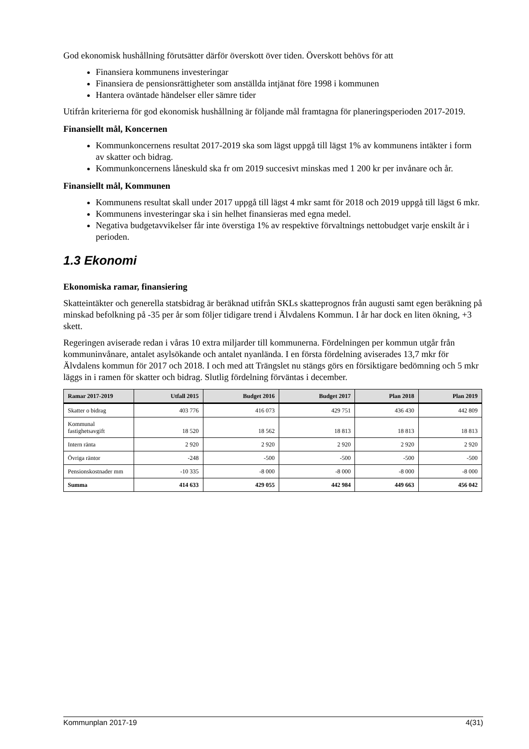God ekonomisk hushållning förutsätter därför överskott över tiden. Överskott behövs för att
Finansiera kommunens investeringar
Finansiera de pensionsrättigheter som anställda intjänat före 1998 i kommunen
Hantera oväntade händelser eller sämre tider
Utifrån kriterierna för god ekonomisk hushållning är följande mål framtagna för planeringsperioden 2017-2019.
Finansiellt mål, Koncernen
Kommunkoncernens resultat 2017-2019 ska som lägst uppgå till lägst 1% av kommunens intäkter i form av skatter och bidrag.
Kommunkoncernens låneskuld ska fr om 2019 succesivt minskas med 1 200 kr per invånare och år.
Finansiellt mål, Kommunen
Kommunens resultat skall under 2017 uppgå till lägst 4 mkr samt för 2018 och 2019 uppgå till lägst 6 mkr.
Kommunens investeringar ska i sin helhet finansieras med egna medel.
Negativa budgetavvikelser får inte överstiga 1% av respektive förvaltnings nettobudget varje enskilt år i perioden.
1.3 Ekonomi
Ekonomiska ramar, finansiering
Skatteintäkter och generella statsbidrag är beräknad utifrån SKLs skatteprognos från augusti samt egen beräkning på minskad befolkning på -35 per år som följer tidigare trend i Älvdalens Kommun. I år har dock en liten ökning, +3 skett.
Regeringen aviserade redan i våras 10 extra miljarder till kommunerna. Fördelningen per kommun utgår från kommuninvånare, antalet asylsökande och antalet nyanlända. I en första fördelning aviserades 13,7 mkr för Älvdalens kommun för 2017 och 2018. I och med att Trängslet nu stängs görs en försiktigare bedömning och 5 mkr läggs in i ramen för skatter och bidrag. Slutlig fördelning förväntas i december.
| Ramar 2017-2019 | Utfall 2015 | Budget 2016 | Budget 2017 | Plan 2018 | Plan 2019 |
| --- | --- | --- | --- | --- | --- |
| Skatter o bidrag | 403 776 | 416 073 | 429 751 | 436 430 | 442 809 |
| Kommunal fastighetsavgift | 18 520 | 18 562 | 18 813 | 18 813 | 18 813 |
| Intern ränta | 2 920 | 2 920 | 2 920 | 2 920 | 2 920 |
| Övriga räntor | -248 | -500 | -500 | -500 | -500 |
| Pensionskostnader mm | -10 335 | -8 000 | -8 000 | -8 000 | -8 000 |
| Summa | 414 633 | 429 055 | 442 984 | 449 663 | 456 042 |
Kommunplan 2017-19 4(31)